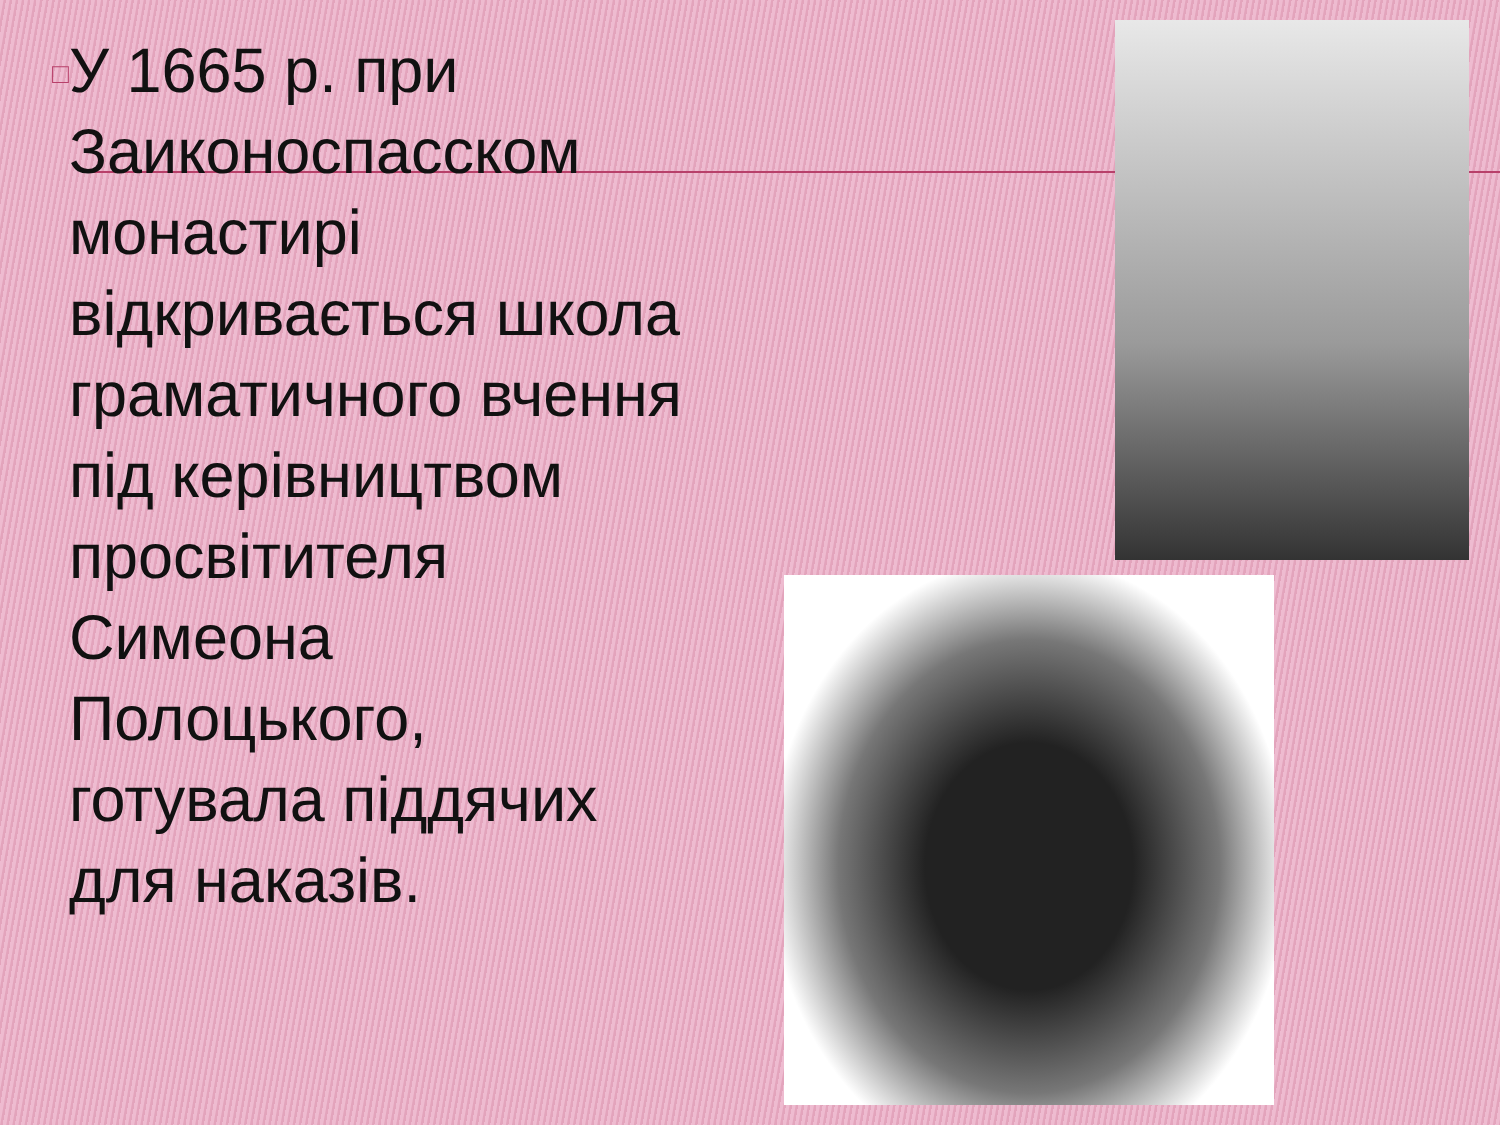□
У 1665 р. при Заиконоспасском монастирі відкривається школа граматичного вчення під керівництвом просвітителя Симеона Полоцького, готувала піддячих для наказів.